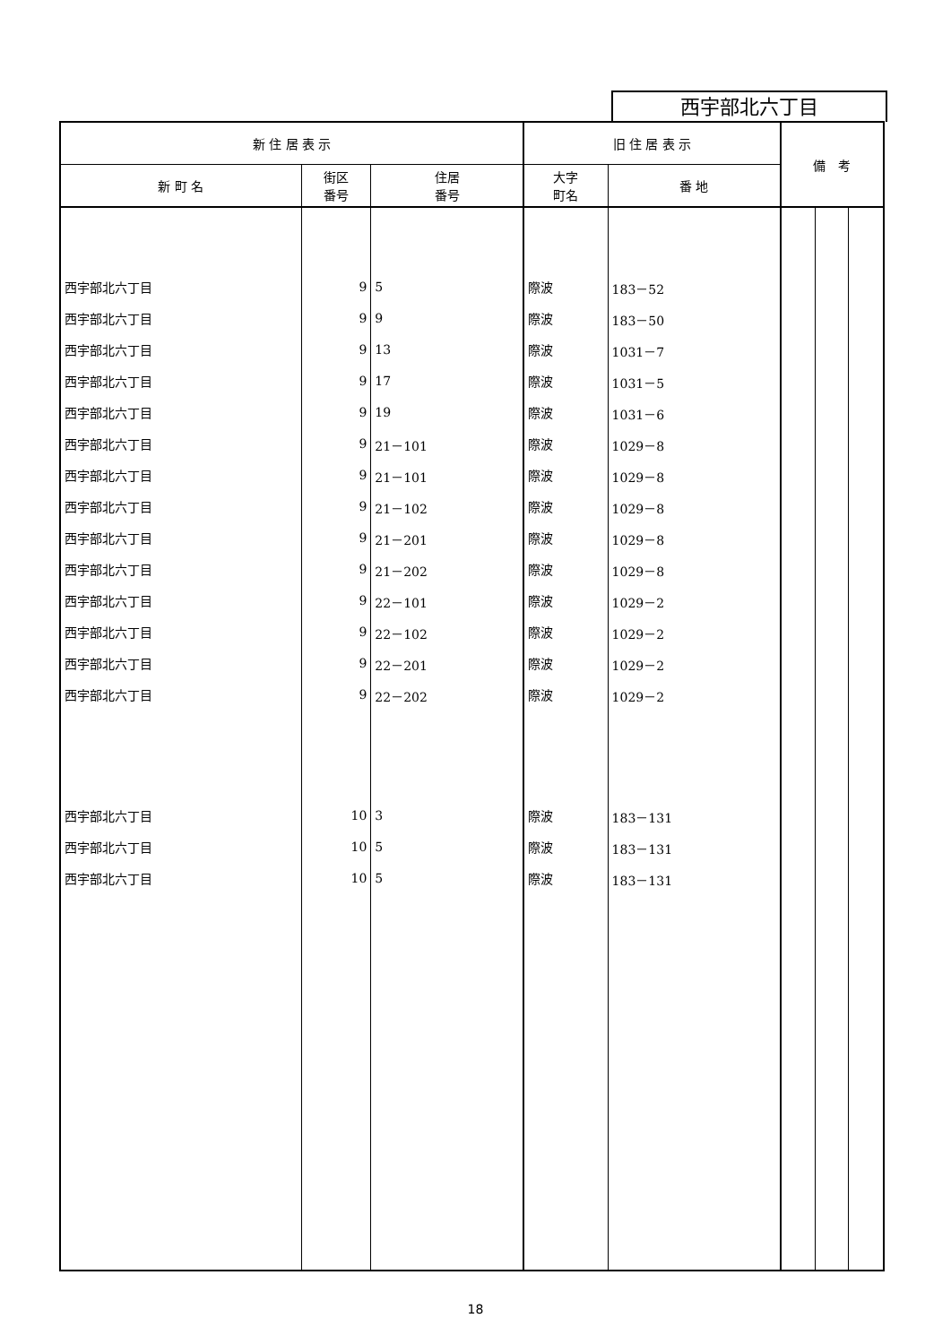西宇部北六丁目
| 新 住 居 表 示 | | | 旧 住 居 表 示 | | 備 考 | | |
| --- | --- | --- | --- | --- | --- | --- | --- |
| 新 町 名 | 街区 番号 | 住居 番号 | 大字 町名 | 番 地 | | | |
| 西宇部北六丁目 | 9 | 5 | 際波 | 183－52 | | | |
| 西宇部北六丁目 | 9 | 9 | 際波 | 183－50 | | | |
| 西宇部北六丁目 | 9 | 13 | 際波 | 1031－7 | | | |
| 西宇部北六丁目 | 9 | 17 | 際波 | 1031－5 | | | |
| 西宇部北六丁目 | 9 | 19 | 際波 | 1031－6 | | | |
| 西宇部北六丁目 | 9 | 21－101 | 際波 | 1029－8 | | | |
| 西宇部北六丁目 | 9 | 21－101 | 際波 | 1029－8 | | | |
| 西宇部北六丁目 | 9 | 21－102 | 際波 | 1029－8 | | | |
| 西宇部北六丁目 | 9 | 21－201 | 際波 | 1029－8 | | | |
| 西宇部北六丁目 | 9 | 21－202 | 際波 | 1029－8 | | | |
| 西宇部北六丁目 | 9 | 22－101 | 際波 | 1029－2 | | | |
| 西宇部北六丁目 | 9 | 22－102 | 際波 | 1029－2 | | | |
| 西宇部北六丁目 | 9 | 22－201 | 際波 | 1029－2 | | | |
| 西宇部北六丁目 | 9 | 22－202 | 際波 | 1029－2 | | | |
| 西宇部北六丁目 | 10 | 3 | 際波 | 183－131 | | | |
| 西宇部北六丁目 | 10 | 5 | 際波 | 183－131 | | | |
| 西宇部北六丁目 | 10 | 5 | 際波 | 183－131 | | | |
18